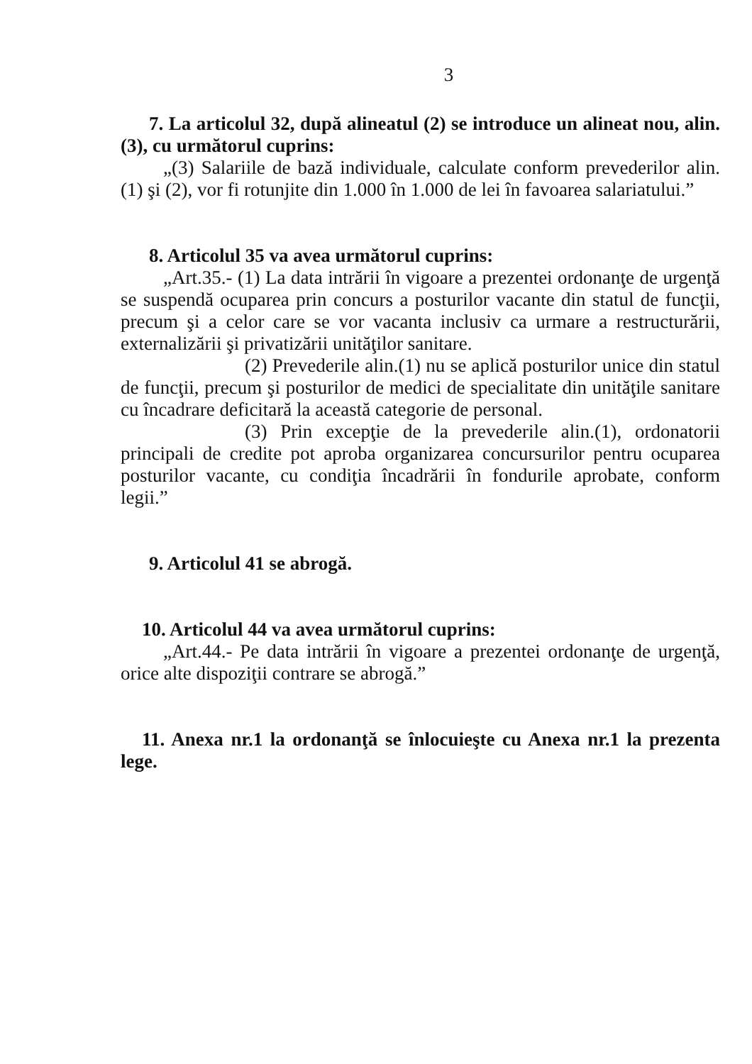3
7. La articolul 32, după alineatul (2) se introduce un alineat nou, alin.(3), cu următorul cuprins:
„(3) Salariile de bază individuale, calculate conform prevederilor alin.(1) şi (2), vor fi rotunjite din 1.000 în 1.000 de lei în favoarea salariatului.”
8. Articolul 35 va avea următorul cuprins:
„Art.35.- (1) La data intrării în vigoare a prezentei ordonanţe de urgenţă se suspendă ocuparea prin concurs a posturilor vacante din statul de funcţii, precum şi a celor care se vor vacanta inclusiv ca urmare a restructurării, externalizării şi privatizării unităţilor sanitare.
(2) Prevederile alin.(1) nu se aplică posturilor unice din statul de funcţii, precum şi posturilor de medici de specialitate din unităţile sanitare cu încadrare deficitară la această categorie de personal.
(3) Prin excepţie de la prevederile alin.(1), ordonatorii principali de credite pot aproba organizarea concursurilor pentru ocuparea posturilor vacante, cu condiţia încadrării în fondurile aprobate, conform legii.”
9. Articolul 41 se abrogă.
10. Articolul 44 va avea următorul cuprins:
„Art.44.- Pe data intrării în vigoare a prezentei ordonanţe de urgenţă, orice alte dispoziţii contrare se abrogă.”
11. Anexa nr.1 la ordonanţă se înlocuieşte cu Anexa nr.1 la prezenta lege.